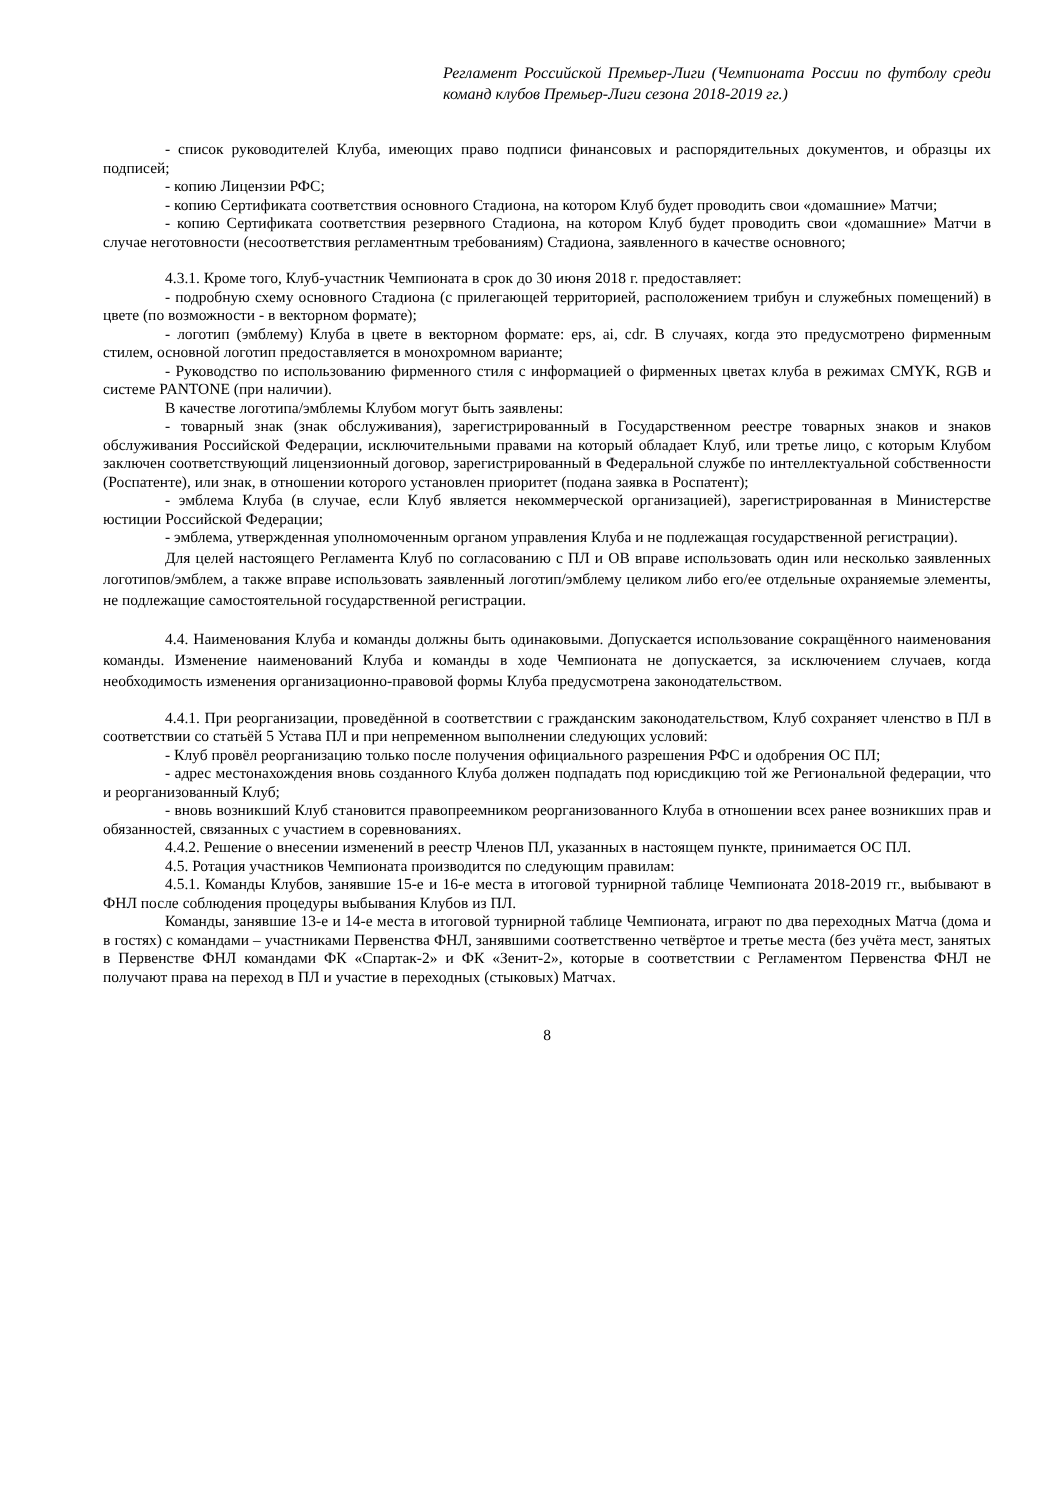Регламент Российской Премьер-Лиги (Чемпионата России по футболу среди команд клубов Премьер-Лиги сезона 2018-2019 гг.)
- список руководителей Клуба, имеющих право подписи финансовых и распорядительных документов, и образцы их подписей;
- копию Лицензии РФС;
- копию Сертификата соответствия основного Стадиона, на котором Клуб будет проводить свои «домашние» Матчи;
- копию Сертификата соответствия резервного Стадиона, на котором Клуб будет проводить свои «домашние» Матчи в случае неготовности (несоответствия регламентным требованиям) Стадиона, заявленного в качестве основного;
4.3.1. Кроме того, Клуб-участник Чемпионата в срок до 30 июня 2018 г. предоставляет:
- подробную схему основного Стадиона (с прилегающей территорией, расположением трибун и служебных помещений) в цвете (по возможности - в векторном формате);
- логотип (эмблему) Клуба в цвете в векторном формате: eps, ai, cdr. В случаях, когда это предусмотрено фирменным стилем, основной логотип предоставляется в монохромном варианте;
- Руководство по использованию фирменного стиля с информацией о фирменных цветах клуба в режимах CMYK, RGB и системе PANTONE (при наличии).
В качестве логотипа/эмблемы Клубом могут быть заявлены:
- товарный знак (знак обслуживания), зарегистрированный в Государственном реестре товарных знаков и знаков обслуживания Российской Федерации, исключительными правами на который обладает Клуб, или третье лицо, с которым Клубом заключен соответствующий лицензионный договор, зарегистрированный в Федеральной службе по интеллектуальной собственности (Роспатенте), или знак, в отношении которого установлен приоритет (подана заявка в Роспатент);
- эмблема Клуба (в случае, если Клуб является некоммерческой организацией), зарегистрированная в Министерстве юстиции Российской Федерации;
- эмблема, утвержденная уполномоченным органом управления Клуба и не подлежащая государственной регистрации).
Для целей настоящего Регламента Клуб по согласованию с ПЛ и ОВ вправе использовать один или несколько заявленных логотипов/эмблем, а также вправе использовать заявленный логотип/эмблему целиком либо его/ее отдельные охраняемые элементы, не подлежащие самостоятельной государственной регистрации.
4.4. Наименования Клуба и команды должны быть одинаковыми. Допускается использование сокращённого наименования команды. Изменение наименований Клуба и команды в ходе Чемпионата не допускается, за исключением случаев, когда необходимость изменения организационно-правовой формы Клуба предусмотрена законодательством.
4.4.1. При реорганизации, проведённой в соответствии с гражданским законодательством, Клуб сохраняет членство в ПЛ в соответствии со статьёй 5 Устава ПЛ и при непременном выполнении следующих условий:
- Клуб провёл реорганизацию только после получения официального разрешения РФС и одобрения ОС ПЛ;
- адрес местонахождения вновь созданного Клуба должен подпадать под юрисдикцию той же Региональной федерации, что и реорганизованный Клуб;
- вновь возникший Клуб становится правопреемником реорганизованного Клуба в отношении всех ранее возникших прав и обязанностей, связанных с участием в соревнованиях.
4.4.2. Решение о внесении изменений в реестр Членов ПЛ, указанных в настоящем пункте, принимается ОС ПЛ.
4.5. Ротация участников Чемпионата производится по следующим правилам:
4.5.1. Команды Клубов, занявшие 15-е и 16-е места в итоговой турнирной таблице Чемпионата 2018-2019 гг., выбывают в ФНЛ после соблюдения процедуры выбывания Клубов из ПЛ.
Команды, занявшие 13-е и 14-е места в итоговой турнирной таблице Чемпионата, играют по два переходных Матча (дома и в гостях) с командами – участниками Первенства ФНЛ, занявшими соответственно четвёртое и третье места (без учёта мест, занятых в Первенстве ФНЛ командами ФК «Спартак-2» и ФК «Зенит-2», которые в соответствии с Регламентом Первенства ФНЛ не получают права на переход в ПЛ и участие в переходных (стыковых) Матчах.
8